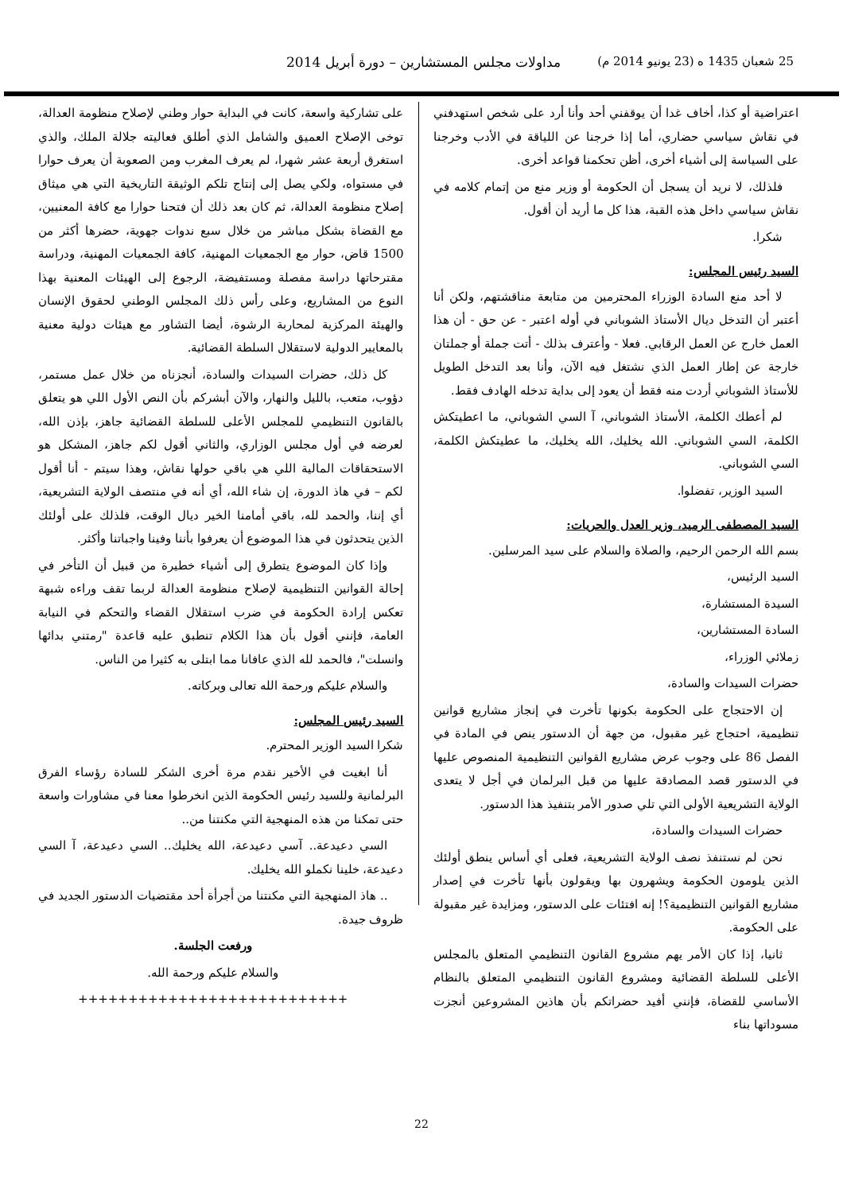25 شعبان 1435 ه (23 يونيو 2014 م) مداولات مجلس المستشارين – دورة أبريل 2014
اعتراضية أو كذا، أخاف غدا أن يوقفني أحد وأنا أرد على شخص استهدفني في نقاش سياسي حضاري، أما إذا خرجنا عن اللياقة في الأدب وخرجنا على السياسة إلى أشياء أخرى، أظن تحكمنا قواعد أخرى.
فلذلك، لا نريد أن يسجل أن الحكومة أو وزير منع من إتمام كلامه في نقاش سياسي داخل هذه القبة، هذا كل ما أريد أن أقول.
شكرا.
السيد رئيس المجلس:
لا أحد منع السادة الوزراء المحترمين من متابعة مناقشتهم، ولكن أنا أعتبر أن التدخل ديال الأستاذ الشوباني في أوله اعتبر - عن حق - أن هذا العمل خارج عن العمل الرقابي. فعلا - وأعترف بذلك - أتت جملة أو جملتان خارجة عن إطار العمل الذي نشتغل فيه الآن، وأنا بعد التدخل الطويل للأستاذ الشوباني أردت منه فقط أن يعود إلى بداية تدخله الهادف فقط.
لم أعطك الكلمة، الأستاذ الشوباني، آ السي الشوباني، ما اعطيتكش الكلمة، السي الشوباني. الله يخليك، الله يخليك، ما عطيتكش الكلمة، السي الشوباني.
السيد الوزير، تفضلوا.
السيد المصطفى الرميد، وزير العدل والحريات:
بسم الله الرحمن الرحيم، والصلاة والسلام على سيد المرسلين.
السيد الرئيس،
السيدة المستشارة،
السادة المستشارين،
زملائي الوزراء،
حضرات السيدات والسادة،
إن الاحتجاج على الحكومة بكونها تأخرت في إنجاز مشاريع قوانين تنظيمية، احتجاج غير مقبول، من جهة أن الدستور ينص في المادة في الفصل 86 على وجوب عرض مشاريع القوانين التنظيمية المنصوص عليها في الدستور قصد المصادقة عليها من قبل البرلمان في أجل لا يتعدى الولاية التشريعية الأولى التي تلي صدور الأمر بتنفيذ هذا الدستور.
حضرات السيدات والسادة،
نحن لم نستنفذ نصف الولاية التشريعية، فعلى أي أساس ينطق أولئك الذين يلومون الحكومة ويشهرون بها ويقولون بأنها تأخرت في إصدار مشاريع القوانين التنظيمية؟! إنه افتئات على الدستور، ومزايدة غير مقبولة على الحكومة.
ثانيا، إذا كان الأمر يهم مشروع القانون التنظيمي المتعلق بالمجلس الأعلى للسلطة القضائية ومشروع القانون التنظيمي المتعلق بالنظام الأساسي للقضاة، فإنني أفيد حضراتكم بأن هاذين المشروعين أنجزت مسوداتها بناء
على تشاركية واسعة، كانت في البداية حوار وطني لإصلاح منظومة العدالة، توخى الإصلاح العميق والشامل الذي أطلق فعاليته جلالة الملك، والذي استغرق أربعة عشر شهرا، لم يعرف المغرب ومن الصعوبة أن يعرف حوارا في مستواه، ولكي يصل إلى إنتاج تلكم الوثيقة التاريخية التي هي ميثاق إصلاح منظومة العدالة، ثم كان بعد ذلك أن فتحنا حوارا مع كافة المعنيين، مع القضاة بشكل مباشر من خلال سبع ندوات جهوية، حضرها أكثر من 1500 قاض، حوار مع الجمعيات المهنية، كافة الجمعيات المهنية، ودراسة مقترحاتها دراسة مفصلة ومستفيضة، الرجوع إلى الهيئات المعنية بهذا النوع من المشاريع، وعلى رأس ذلك المجلس الوطني لحقوق الإنسان والهيئة المركزية لمحاربة الرشوة، أيضا التشاور مع هيئات دولية معنية بالمعايير الدولية لاستقلال السلطة القضائية.
كل ذلك، حضرات السيدات والسادة، أنجزناه من خلال عمل مستمر، دؤوب، متعب، بالليل والنهار، والآن أبشركم بأن النص الأول اللي هو يتعلق بالقانون التنظيمي للمجلس الأعلى للسلطة القضائية جاهز، بإذن الله، لعرضه في أول مجلس الوزاري، والثاني أقول لكم جاهز، المشكل هو الاستحقاقات المالية اللي هي باقي حولها نقاش، وهذا سيتم - أنا أقول لكم – في هاذ الدورة، إن شاء الله، أي أنه في منتصف الولاية التشريعية، أي إننا، والحمد لله، باقي أمامنا الخير ديال الوقت، فلذلك على أولئك الذين يتحدثون في هذا الموضوع أن يعرفوا بأننا وفينا واجباتنا وأكثر.
وإذا كان الموضوع يتطرق إلى أشياء خطيرة من قبيل أن التأخر في إحالة القوانين التنظيمية لإصلاح منظومة العدالة لربما تقف وراءه شبهة تعكس إرادة الحكومة في ضرب استقلال القضاء والتحكم في النيابة العامة، فإنني أقول بأن هذا الكلام تنطبق عليه قاعدة "رمتني بدائها وانسلت"، فالحمد لله الذي عافانا مما ابتلى به كثيرا من الناس.
والسلام عليكم ورحمة الله تعالى وبركاته.
السيد رئيس المجلس:
شكرا السيد الوزير المحترم.
أنا ابغيت في الأخير نقدم مرة أخرى الشكر للسادة رؤساء الفرق البرلمانية وللسيد رئيس الحكومة الذين انخرطوا معنا في مشاورات واسعة حتى تمكنا من هذه المنهجية التي مكنتنا من..
السي دعيدعة.. آسي دعيدعة، الله يخليك.. السي دعيدعة، آ السي دعيدعة، خلينا نكملو الله يخليك.
.. هاذ المنهجية التي مكنتنا من أجرأة أحد مقتضيات الدستور الجديد في ظروف جيدة.
ورفعت الجلسة.
والسلام عليكم ورحمة الله.
+++++++++++++++++++++++++++
22